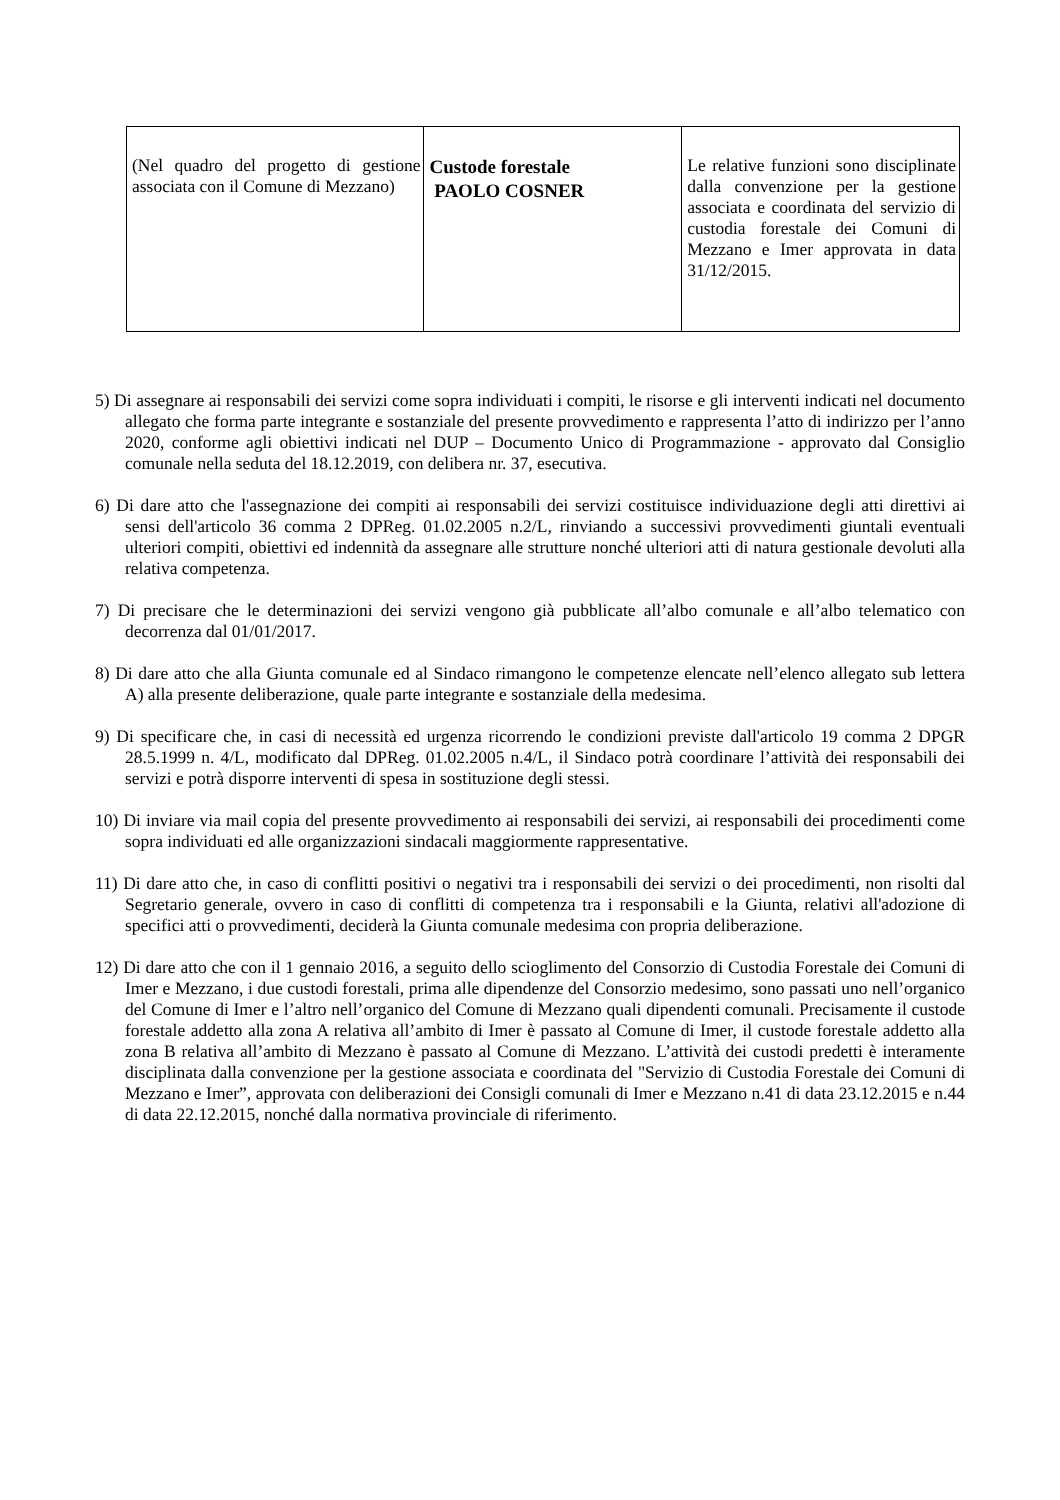| (Nel quadro del progetto di gestione associata con il Comune di Mezzano) | Custode forestale PAOLO COSNER | Le relative funzioni sono disciplinate dalla convenzione per la gestione associata e coordinata del servizio di custodia forestale dei Comuni di Mezzano e Imer approvata in data 31/12/2015. |
5) Di assegnare ai responsabili dei servizi come sopra individuati i compiti, le risorse e gli interventi indicati nel documento allegato che forma parte integrante e sostanziale del presente provvedimento e rappresenta l’atto di indirizzo per l’anno 2020, conforme agli obiettivi indicati nel DUP – Documento Unico di Programmazione - approvato dal Consiglio comunale nella seduta del 18.12.2019, con delibera nr. 37, esecutiva.
6) Di dare atto che l'assegnazione dei compiti ai responsabili dei servizi costituisce individuazione degli atti direttivi ai sensi dell'articolo 36 comma 2 DPReg. 01.02.2005 n.2/L, rinviando a successivi provvedimenti giuntali eventuali ulteriori compiti, obiettivi ed indennità da assegnare alle strutture nonché ulteriori atti di natura gestionale devoluti alla relativa competenza.
7) Di precisare che le determinazioni dei servizi vengono già pubblicate all’albo comunale e all’albo telematico con decorrenza dal 01/01/2017.
8) Di dare atto che alla Giunta comunale ed al Sindaco rimangono le competenze elencate nell’elenco allegato sub lettera A) alla presente deliberazione, quale parte integrante e sostanziale della medesima.
9) Di specificare che, in casi di necessità ed urgenza ricorrendo le condizioni previste dall'articolo 19 comma 2 DPGR 28.5.1999 n. 4/L, modificato dal DPReg. 01.02.2005 n.4/L, il Sindaco potrà coordinare l’attività dei responsabili dei servizi e potrà disporre interventi di spesa in sostituzione degli stessi.
10) Di inviare via mail copia del presente provvedimento ai responsabili dei servizi, ai responsabili dei procedimenti come sopra individuati ed alle organizzazioni sindacali maggiormente rappresentative.
11) Di dare atto che, in caso di conflitti positivi o negativi tra i responsabili dei servizi o dei procedimenti, non risolti dal Segretario generale, ovvero in caso di conflitti di competenza tra i responsabili e la Giunta, relativi all'adozione di specifici atti o provvedimenti, deciderà la Giunta comunale medesima con propria deliberazione.
12) Di dare atto che con il 1 gennaio 2016, a seguito dello scioglimento del Consorzio di Custodia Forestale dei Comuni di Imer e Mezzano, i due custodi forestali, prima alle dipendenze del Consorzio medesimo, sono passati uno nell’organico del Comune di Imer e l’altro nell’organico del Comune di Mezzano quali dipendenti comunali. Precisamente il custode forestale addetto alla zona A relativa all’ambito di Imer è passato al Comune di Imer, il custode forestale addetto alla zona B relativa all’ambito di Mezzano è passato al Comune di Mezzano. L’attività dei custodi predetti è interamente disciplinata dalla convenzione per la gestione associata e coordinata del "Servizio di Custodia Forestale dei Comuni di Mezzano e Imer”, approvata con deliberazioni dei Consigli comunali di Imer e Mezzano n.41 di data 23.12.2015 e n.44 di data 22.12.2015, nonché dalla normativa provinciale di riferimento.